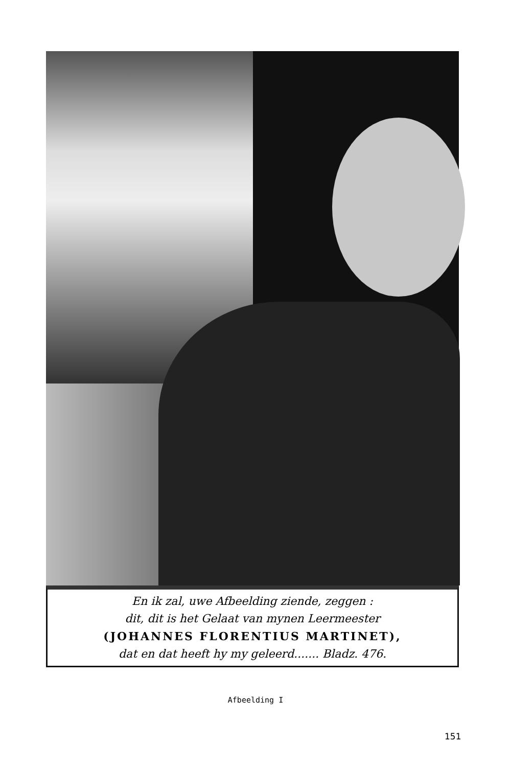En ik zal, uwe Afbeelding ziende, zeggen :
dit, dit is het Gelaat van mynen Leermeester
(JOHANNES FLORENTIUS MARTINET),
dat en dat heeft hy my geleerd....... Bladz. 476.
Afbeelding I
151